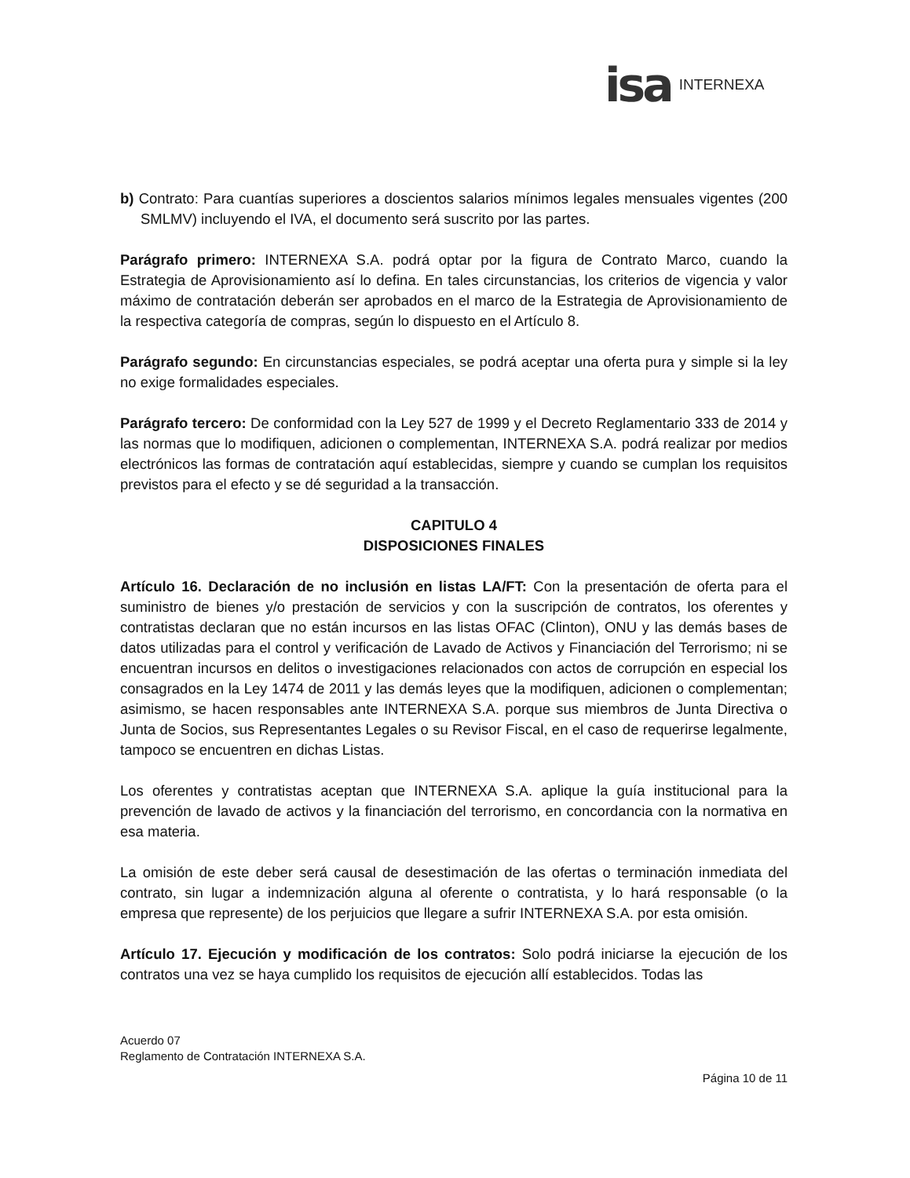isa INTERNEXA
b) Contrato: Para cuantías superiores a doscientos salarios mínimos legales mensuales vigentes (200 SMLMV) incluyendo el IVA, el documento será suscrito por las partes.
Parágrafo primero: INTERNEXA S.A. podrá optar por la figura de Contrato Marco, cuando la Estrategia de Aprovisionamiento así lo defina. En tales circunstancias, los criterios de vigencia y valor máximo de contratación deberán ser aprobados en el marco de la Estrategia de Aprovisionamiento de la respectiva categoría de compras, según lo dispuesto en el Artículo 8.
Parágrafo segundo: En circunstancias especiales, se podrá aceptar una oferta pura y simple si la ley no exige formalidades especiales.
Parágrafo tercero: De conformidad con la Ley 527 de 1999 y el Decreto Reglamentario 333 de 2014 y las normas que lo modifiquen, adicionen o complementan, INTERNEXA S.A. podrá realizar por medios electrónicos las formas de contratación aquí establecidas, siempre y cuando se cumplan los requisitos previstos para el efecto y se dé seguridad a la transacción.
CAPITULO 4
DISPOSICIONES FINALES
Artículo 16. Declaración de no inclusión en listas LA/FT: Con la presentación de oferta para el suministro de bienes y/o prestación de servicios y con la suscripción de contratos, los oferentes y contratistas declaran que no están incursos en las listas OFAC (Clinton), ONU y las demás bases de datos utilizadas para el control y verificación de Lavado de Activos y Financiación del Terrorismo; ni se encuentran incursos en delitos o investigaciones relacionados con actos de corrupción en especial los consagrados en la Ley 1474 de 2011 y las demás leyes que la modifiquen, adicionen o complementan; asimismo, se hacen responsables ante INTERNEXA S.A. porque sus miembros de Junta Directiva o Junta de Socios, sus Representantes Legales o su Revisor Fiscal, en el caso de requerirse legalmente, tampoco se encuentren en dichas Listas.
Los oferentes y contratistas aceptan que INTERNEXA S.A. aplique la guía institucional para la prevención de lavado de activos y la financiación del terrorismo, en concordancia con la normativa en esa materia.
La omisión de este deber será causal de desestimación de las ofertas o terminación inmediata del contrato, sin lugar a indemnización alguna al oferente o contratista, y lo hará responsable (o la empresa que represente) de los perjuicios que llegare a sufrir INTERNEXA S.A. por esta omisión.
Artículo 17. Ejecución y modificación de los contratos: Solo podrá iniciarse la ejecución de los contratos una vez se haya cumplido los requisitos de ejecución allí establecidos. Todas las
Acuerdo 07
Reglamento de Contratación INTERNEXA S.A.
Página 10 de 11